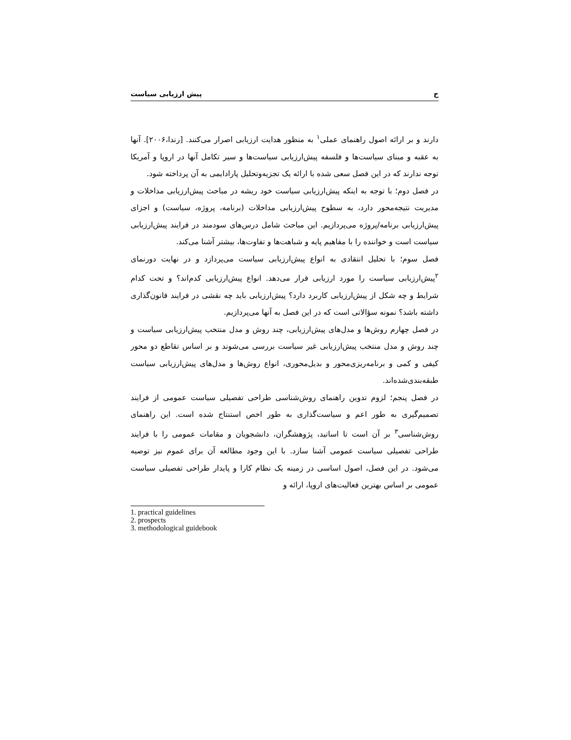ح پیش ارزیابی سیاست
دارند و بر ارائه اصول راهنمای عملی<sup>۱</sup> به منظور هدایت ارزیابی اصرار می‌کنند. [رندا،۲۰۰۶]. آنها به عقبه و مبنای سیاست‌ها و فلسفه پیش‌ارزیابی سیاست‌ها و سیر تکامل آنها در اروپا و آمریکا توجه ندارند که در این فصل سعی شده با ارائه یک تجزیه‌وتحلیل پارادایمی به آن پرداخته شود.
در فصل دوم؛ با توجه به اینکه پیش‌ارزیابی سیاست خود ریشه در مباحث پیش‌ارزیابی مداخلات و مدیریت نتیجه‌محور دارد، به سطوح پیش‌ارزیابی مداخلات (برنامه، پروژه، سیاست) و اجزای پیش‌ارزیابی برنامه/پروژه می‌پردازیم. این مباحث شامل درس‌های سودمند در فرایند پیش‌ارزیابی سیاست است و خواننده را با مفاهیم پایه و شباهت‌ها و تفاوت‌ها، بیشتر آشنا می‌کند.
فصل سوم؛ با تحلیل انتقادی به انواع پیش‌ارزیابی سیاست می‌پردازد و در نهایت دورنمای <sup>۲</sup>پیش‌ارزیابی سیاست را مورد ارزیابی قرار می‌دهد. انواع پیش‌ارزیابی کدم‌اند؟ و تحت کدام شرایط و چه شکل از پیش‌ارزیابی کاربرد دارد؟ پیش‌ارزیابی باید چه نقشی در فرایند قانون‌گذاری داشته باشد؟ نمونه سؤالاتی است که در این فصل به آنها می‌پردازیم.
در فصل چهارم روش‌ها و مدل‌های پیش‌ارزیابی، چند روش و مدل منتخب پیش‌ارزیابی سیاست و چند روش و مدل منتخب پیش‌ارزیابی غیر سیاست بررسی می‌شوند و بر اساس تقاطع دو محور کیفی و کمی و برنامه‌ریزی‌محور و بدیل‌محوری، انواع روش‌ها و مدل‌های پیش‌ارزیابی سیاست طبقه‌بندی‌شده‌اند.
در فصل پنجم؛ لزوم تدوین راهنمای روش‌شناسی طراحی تفصیلی سیاست عمومی از فرایند تصمیم‌گیری به طور اعم و سیاست‌گذاری به طور اخص استنتاج شده است. این راهنمای روش‌شناسی<sup>۳</sup> بر آن است تا اساتید، پژوهشگران، دانشجویان و مقامات عمومی را با فرایند طراحی تفصیلی سیاست عمومی آشنا سازد. با این وجود مطالعه آن برای عموم نیز توصیه می‌شود. در این فصل، اصول اساسی در زمینه یک نظام کارا و پایدار طراحی تفصیلی سیاست عمومی بر اساس بهترین فعالیت‌های اروپا، ارائه و
1. practical guidelines
2. prospects
3. methodological guidebook